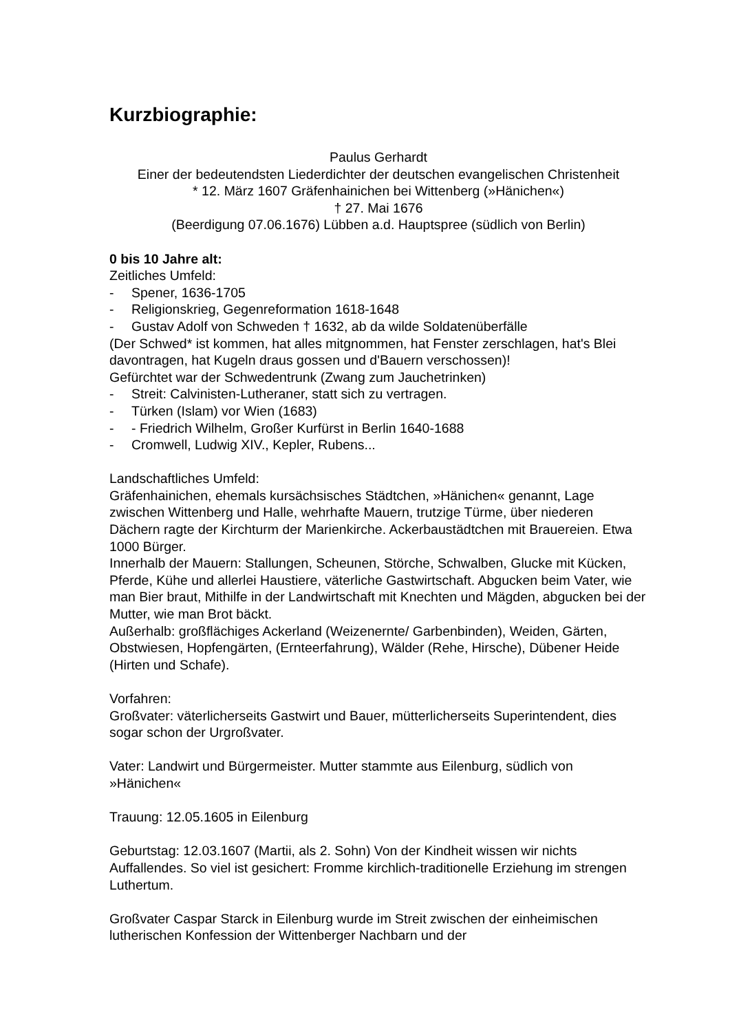Kurzbiographie:
Paulus Gerhardt
Einer der bedeutendsten Liederdichter der deutschen evangelischen Christenheit
* 12. März 1607 Gräfenhainichen bei Wittenberg (»Hänichen«)
† 27. Mai 1676
(Beerdigung 07.06.1676) Lübben a.d. Hauptspree (südlich von Berlin)
0 bis 10 Jahre alt:
Zeitliches Umfeld:
- Spener, 1636-1705
- Religionskrieg, Gegenreformation 1618-1648
- Gustav Adolf von Schweden † 1632, ab da wilde Soldatenüberfälle
(Der Schwed* ist kommen, hat alles mitgnommen, hat Fenster zerschlagen, hat's Blei davontragen, hat Kugeln draus gossen und d'Bauern verschossen)!
Gefürchtet war der Schwedentrunk (Zwang zum Jauchetrinken)
- Streit: Calvinisten-Lutheraner, statt sich zu vertragen.
- Türken (Islam) vor Wien (1683)
- - Friedrich Wilhelm, Großer Kurfürst in Berlin 1640-1688
- Cromwell, Ludwig XIV., Kepler, Rubens...
Landschaftliches Umfeld:
Gräfenhainichen, ehemals kursächsisches Städtchen, »Hänichen« genannt, Lage zwischen Wittenberg und Halle, wehrhafte Mauern, trutzige Türme, über niederen Dächern ragte der Kirchturm der Marienkirche. Ackerbaustädtchen mit Brauereien. Etwa 1000 Bürger.
Innerhalb der Mauern: Stallungen, Scheunen, Störche, Schwalben, Glucke mit Kücken, Pferde, Kühe und allerlei Haustiere, väterliche Gastwirtschaft. Abgucken beim Vater, wie man Bier braut, Mithilfe in der Landwirtschaft mit Knechten und Mägden, abgucken bei der Mutter, wie man Brot bäckt.
Außerhalb: großflächiges Ackerland (Weizenernte/ Garbenbinden), Weiden, Gärten, Obstwiesen, Hopfengärten, (Ernteerfahrung), Wälder (Rehe, Hirsche), Dübener Heide (Hirten und Schafe).
Vorfahren:
Großvater: väterlicherseits Gastwirt und Bauer, mütterlicherseits Superintendent, dies sogar schon der Urgroßvater.
Vater: Landwirt und Bürgermeister. Mutter stammte aus Eilenburg, südlich von »Hänichen«
Trauung: 12.05.1605 in Eilenburg
Geburtstag: 12.03.1607 (Martii, als 2. Sohn) Von der Kindheit wissen wir nichts Auffallendes. So viel ist gesichert: Fromme kirchlich-traditionelle Erziehung im strengen Luthertum.
Großvater Caspar Starck in Eilenburg wurde im Streit zwischen der einheimischen lutherischen Konfession der Wittenberger Nachbarn und der